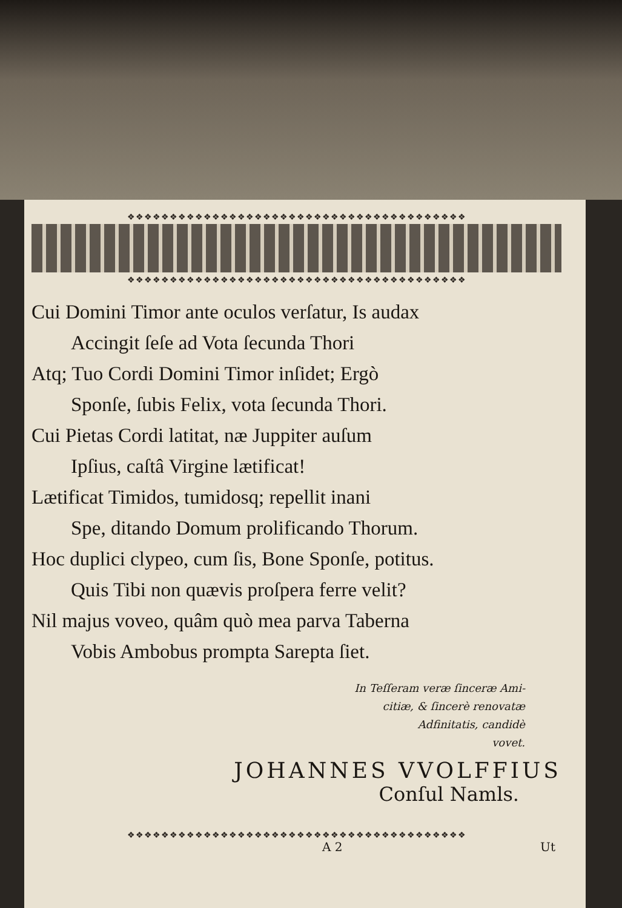❖❖❖❖❖❖❖❖❖❖❖❖❖❖❖❖❖❖❖❖❖❖❖❖❖❖❖❖❖❖❖❖❖❖❖❖❖❖❖❖
❖❖❖❖❖❖❖❖❖❖❖❖❖❖❖❖❖❖❖❖❖❖❖❖❖❖❖❖❖❖❖❖❖❖❖❖❖❖❖❖
Cui Domini Timor ante oculos verſatur, Is audax
Accingit ſeſe ad Vota ſecunda Thori
Atq; Tuo Cordi Domini Timor inſidet; Ergò
Sponſe, ſubis Felix, vota ſecunda Thori.
Cui Pietas Cordi latitat, næ Juppiter auſum
Ipſius, caſtâ Virgine lætificat!
Lætificat Timidos, tumidosq; repellit inani
Spe, ditando Domum prolificando Thorum.
Hoc duplici clypeo, cum ſis, Bone Sponſe, potitus.
Quis Tibi non quævis proſpera ferre velit?
Nil majus voveo, quâm quò mea parva Taberna
Vobis Ambobus prompta Sarepta ſiet.
In Teſſeram veræ ſinceræ Ami-
citiæ, & ſincerè renovatæ
Adfinitatis, candidè
vovet.
JOHANNES VVOLFFIUS
Conſul Namls.
❖❖❖❖❖❖❖❖❖❖❖❖❖❖❖❖❖❖❖❖❖❖❖❖❖❖❖❖❖❖❖❖❖❖❖❖❖❖❖❖
A 2 Ut